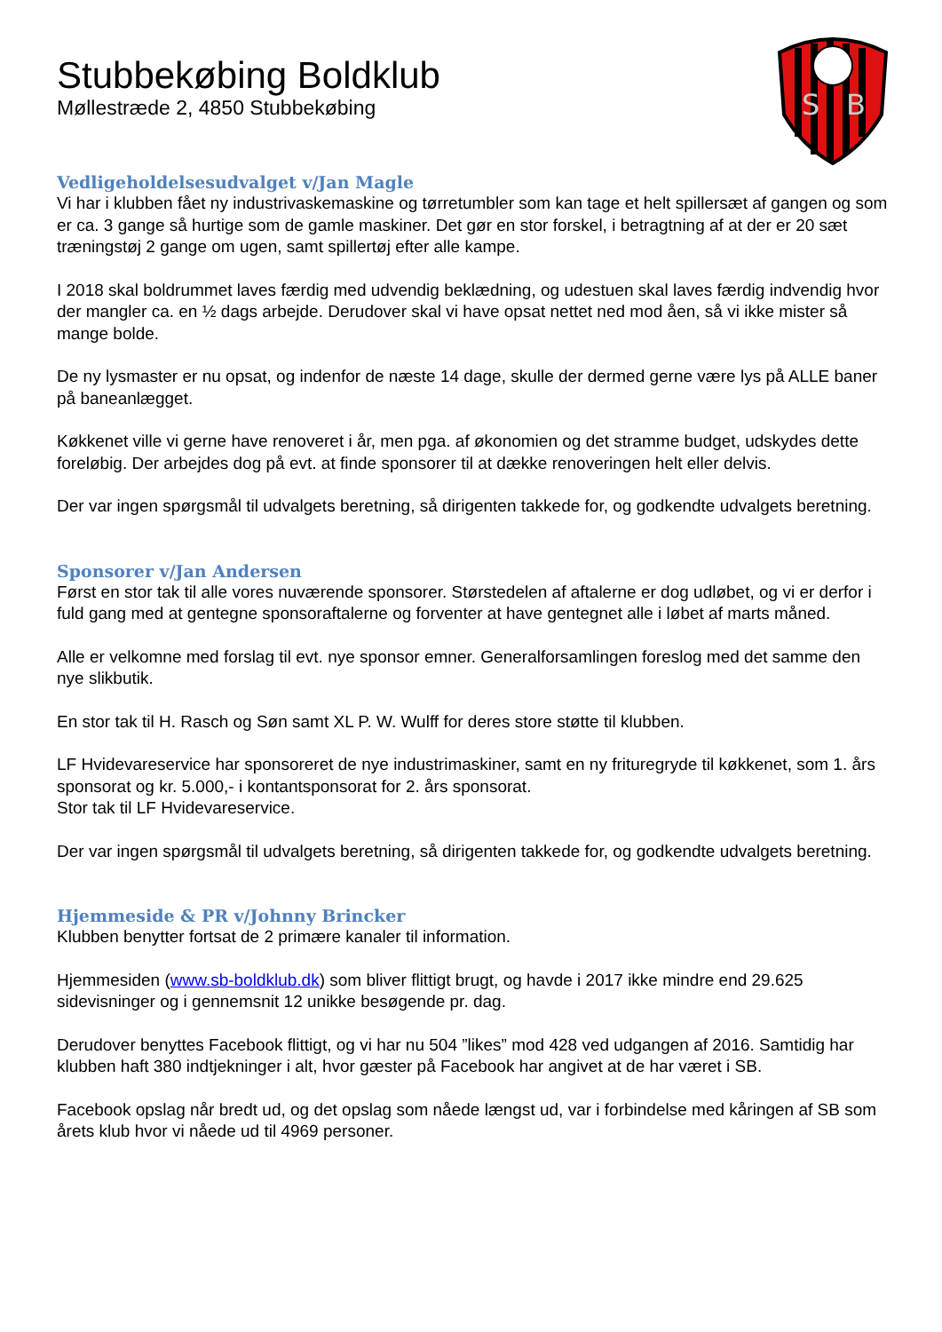S
B
Stubbekøbing Boldklub
Møllestræde 2, 4850 Stubbekøbing
Vedligeholdelsesudvalget v/Jan Magle
Vi har i klubben fået ny industrivaskemaskine og tørretumbler som kan tage et helt spillersæt af gangen og som er ca. 3 gange så hurtige som de gamle maskiner. Det gør en stor forskel, i betragtning af at der er 20 sæt træningstøj 2 gange om ugen, samt spillertøj efter alle kampe.
I 2018 skal boldrummet laves færdig med udvendig beklædning, og udestuen skal laves færdig indvendig hvor der mangler ca. en ½ dags arbejde. Derudover skal vi have opsat nettet ned mod åen, så vi ikke mister så mange bolde.
De ny lysmaster er nu opsat, og indenfor de næste 14 dage, skulle der dermed gerne være lys på ALLE baner på baneanlægget.
Køkkenet ville vi gerne have renoveret i år, men pga. af økonomien og det stramme budget, udskydes dette foreløbig. Der arbejdes dog på evt. at finde sponsorer til at dække renoveringen helt eller delvis.
Der var ingen spørgsmål til udvalgets beretning, så dirigenten takkede for, og godkendte udvalgets beretning.
Sponsorer v/Jan Andersen
Først en stor tak til alle vores nuværende sponsorer. Størstedelen af aftalerne er dog udløbet, og vi er derfor i fuld gang med at gentegne sponsoraftalerne og forventer at have gentegnet alle i løbet af marts måned.
Alle er velkomne med forslag til evt. nye sponsor emner. Generalforsamlingen foreslog med det samme den nye slikbutik.
En stor tak til H. Rasch og Søn samt XL P. W. Wulff for deres store støtte til klubben.
LF Hvidevareservice har sponsoreret de nye industrimaskiner, samt en ny frituregryde til køkkenet, som 1. års sponsorat og kr. 5.000,- i kontantsponsorat for 2. års sponsorat.
Stor tak til LF Hvidevareservice.
Der var ingen spørgsmål til udvalgets beretning, så dirigenten takkede for, og godkendte udvalgets beretning.
Hjemmeside & PR v/Johnny Brincker
Klubben benytter fortsat de 2 primære kanaler til information.
Hjemmesiden (www.sb-boldklub.dk) som bliver flittigt brugt, og havde i 2017 ikke mindre end 29.625 sidevisninger og i gennemsnit 12 unikke besøgende pr. dag.
Derudover benyttes Facebook flittigt, og vi har nu 504 ”likes” mod 428 ved udgangen af 2016. Samtidig har klubben haft 380 indtjekninger i alt, hvor gæster på Facebook har angivet at de har været i SB.
Facebook opslag når bredt ud, og det opslag som nåede længst ud, var i forbindelse med kåringen af SB som årets klub hvor vi nåede ud til 4969 personer.